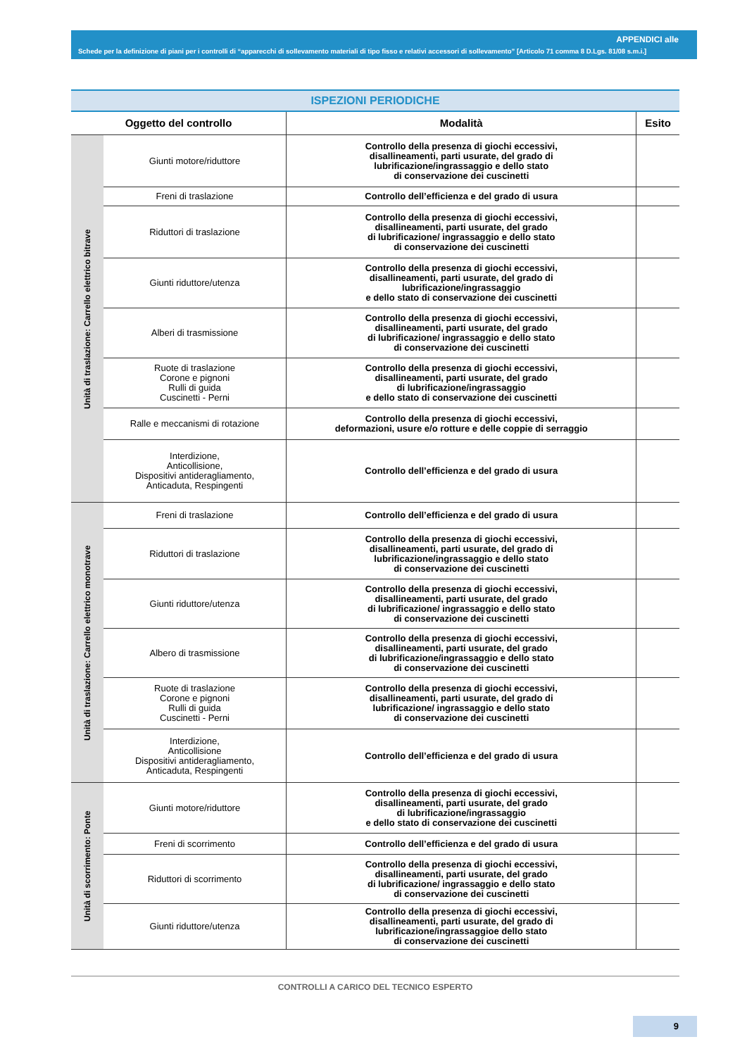APPENDICI alle
Schede per la definizione di piani per i controlli di “apparecchi di sollevamento materiali di tipo fisso e relativi accessori di sollevamento” [Articolo 71 comma 8 D.Lgs. 81/08 s.m.i.]
| ISPEZIONI PERIODICHE | | | |
| Oggetto del controllo | | Modalità | Esito |
| Unità di traslazione: Carrello elettrico bitrave | Giunti motore/riduttore | Controllo della presenza di giochi eccessivi, disallineamenti, parti usurate, del grado di lubrificazione/ingrassaggio e dello stato di conservazione dei cuscinetti | |
| | Freni di traslazione | Controllo dell’efficienza e del grado di usura | |
| | Riduttori di traslazione | Controllo della presenza di giochi eccessivi, disallineamenti, parti usurate, del grado di lubrificazione/ ingrassaggio e dello stato di conservazione dei cuscinetti | |
| | Giunti riduttore/utenza | Controllo della presenza di giochi eccessivi, disallineamenti, parti usurate, del grado di lubrificazione/ingrassaggio e dello stato di conservazione dei cuscinetti | |
| | Alberi di trasmissione | Controllo della presenza di giochi eccessivi, disallineamenti, parti usurate, del grado di lubrificazione/ ingrassaggio e dello stato di conservazione dei cuscinetti | |
| | Ruote di traslazione Corone e pignoni Rulli di guida Cuscinetti - Perni | Controllo della presenza di giochi eccessivi, disallineamenti, parti usurate, del grado di lubrificazione/ingrassaggio e dello stato di conservazione dei cuscinetti | |
| | Ralle e meccanismi di rotazione | Controllo della presenza di giochi eccessivi, deformazioni, usure e/o rotture e delle coppie di serraggio | |
| | Interdizione, Anticollisione, Dispositivi antideragliamento, Anticaduta, Respingenti | Controllo dell’efficienza e del grado di usura | |
| Unità di traslazione: Carrello elettrico monotrave | Freni di traslazione | Controllo dell’efficienza e del grado di usura | |
| | Riduttori di traslazione | Controllo della presenza di giochi eccessivi, disallineamenti, parti usurate, del grado di lubrificazione/ingrassaggio e dello stato di conservazione dei cuscinetti | |
| | Giunti riduttore/utenza | Controllo della presenza di giochi eccessivi, disallineamenti, parti usurate, del grado di lubrificazione/ ingrassaggio e dello stato di conservazione dei cuscinetti | |
| | Albero di trasmissione | Controllo della presenza di giochi eccessivi, disallineamenti, parti usurate, del grado di lubrificazione/ingrassaggio e dello stato di conservazione dei cuscinetti | |
| | Ruote di traslazione Corone e pignoni Rulli di guida Cuscinetti - Perni | Controllo della presenza di giochi eccessivi, disallineamenti, parti usurate, del grado di lubrificazione/ ingrassaggio e dello stato di conservazione dei cuscinetti | |
| | Interdizione, Anticollisione Dispositivi antideragliamento, Anticaduta, Respingenti | Controllo dell’efficienza e del grado di usura | |
| Unità di scorrimento: Ponte | Giunti motore/riduttore | Controllo della presenza di giochi eccessivi, disallineamenti, parti usurate, del grado di lubrificazione/ingrassaggio e dello stato di conservazione dei cuscinetti | |
| | Freni di scorrimento | Controllo dell’efficienza e del grado di usura | |
| | Riduttori di scorrimento | Controllo della presenza di giochi eccessivi, disallineamenti, parti usurate, del grado di lubrificazione/ ingrassaggio e dello stato di conservazione dei cuscinetti | |
| | Giunti riduttore/utenza | Controllo della presenza di giochi eccessivi, disallineamenti, parti usurate, del grado di lubrificazione/ingrassaggioe dello stato di conservazione dei cuscinetti | |
CONTROLLI A CARICO DEL TECNICO ESPERTO
9